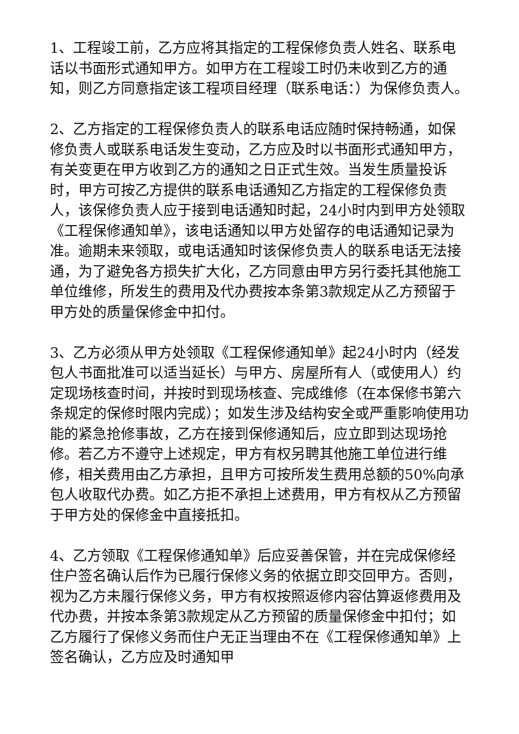1、工程竣工前，乙方应将其指定的工程保修负责人姓名、联系电话以书面形式通知甲方。如甲方在工程竣工时仍未收到乙方的通知，则乙方同意指定该工程项目经理（联系电话：）为保修负责人。
2、乙方指定的工程保修负责人的联系电话应随时保持畅通，如保修负责人或联系电话发生变动，乙方应及时以书面形式通知甲方，有关变更在甲方收到乙方的通知之日正式生效。当发生质量投诉时，甲方可按乙方提供的联系电话通知乙方指定的工程保修负责人，该保修负责人应于接到电话通知时起，24小时内到甲方处领取《工程保修通知单》，该电话通知以甲方处留存的电话通知记录为准。逾期未来领取，或电话通知时该保修负责人的联系电话无法接通，为了避免各方损失扩大化，乙方同意由甲方另行委托其他施工单位维修，所发生的费用及代办费按本条第3款规定从乙方预留于甲方处的质量保修金中扣付。
3、乙方必须从甲方处领取《工程保修通知单》起24小时内（经发包人书面批准可以适当延长）与甲方、房屋所有人（或使用人）约定现场核查时间，并按时到现场核查、完成维修（在本保修书第六条规定的保修时限内完成）；如发生涉及结构安全或严重影响使用功能的紧急抢修事故，乙方在接到保修通知后，应立即到达现场抢修。若乙方不遵守上述规定，甲方有权另聘其他施工单位进行维修，相关费用由乙方承担，且甲方可按所发生费用总额的50%向承包人收取代办费。如乙方拒不承担上述费用，甲方有权从乙方预留于甲方处的保修金中直接抵扣。
4、乙方领取《工程保修通知单》后应妥善保管，并在完成保修经住户签名确认后作为已履行保修义务的依据立即交回甲方。否则，视为乙方未履行保修义务，甲方有权按照返修内容估算返修费用及代办费，并按本条第3款规定从乙方预留的质量保修金中扣付；如乙方履行了保修义务而住户无正当理由不在《工程保修通知单》上签名确认，乙方应及时通知甲